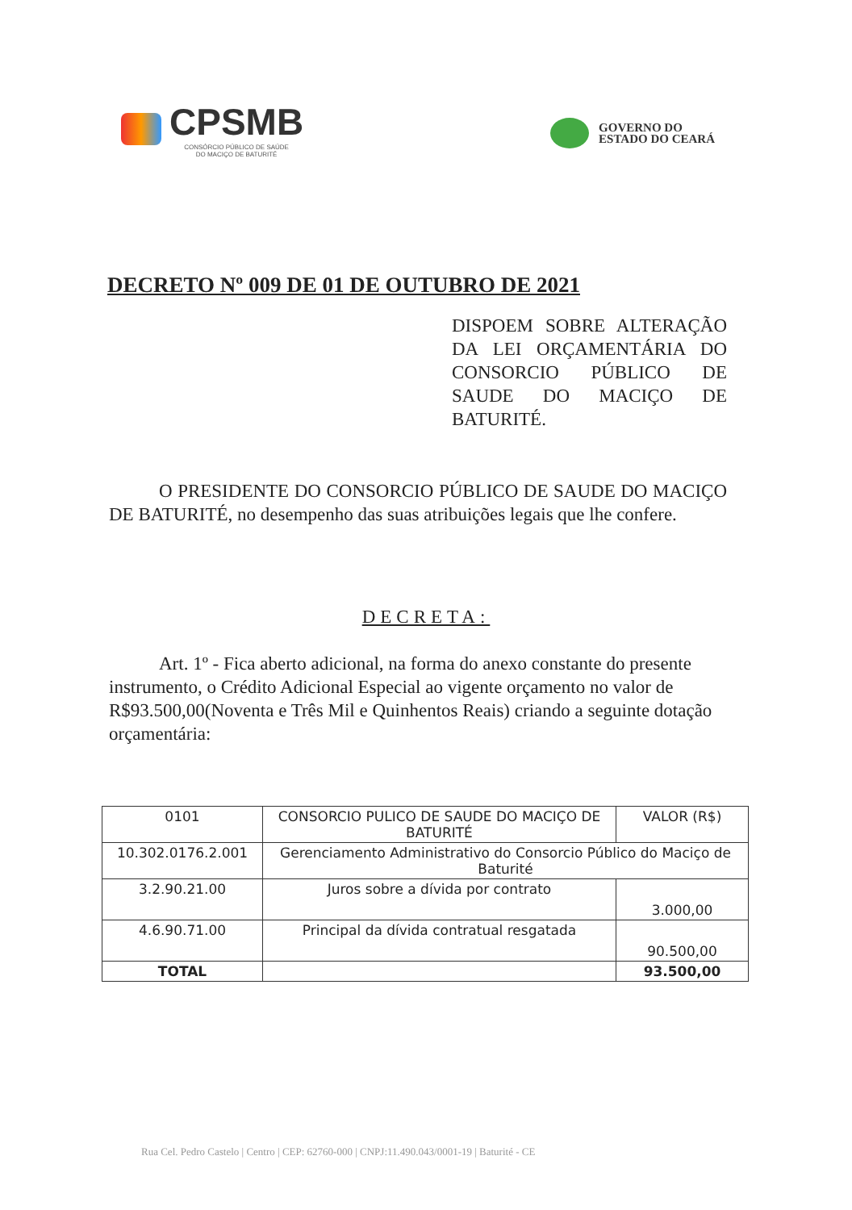CPSMB
CONSÓRCIO PÚBLICO DE SAÚDE
DO MACIÇO DE BATURITÉ
GOVERNO DO
ESTADO DO CEARÁ
DECRETO Nº 009 DE 01 DE OUTUBRO DE 2021
DISPOEM SOBRE ALTERAÇÃO DA LEI ORÇAMENTÁRIA DO CONSORCIO PÚBLICO DE SAUDE DO MACIÇO DE BATURITÉ.
O PRESIDENTE DO CONSORCIO PÚBLICO DE SAUDE DO MACIÇO DE BATURITÉ, no desempenho das suas atribuições legais que lhe confere.
DECRETA:
Art. 1º - Fica aberto adicional, na forma do anexo constante do presente instrumento, o Crédito Adicional Especial ao vigente orçamento no valor de R$93.500,00(Noventa e Três Mil e Quinhentos Reais) criando a seguinte dotação orçamentária:
| 0101 | CONSORCIO PULICO DE SAUDE DO MACIÇO DE BATURITÉ | VALOR (R$) |
| 10.302.0176.2.001 | Gerenciamento Administrativo do Consorcio Público do Maciço de Baturité | |
| 3.2.90.21.00 | Juros sobre a dívida por contrato | 3.000,00 |
| 4.6.90.71.00 | Principal da dívida contratual resgatada | 90.500,00 |
| TOTAL | | 93.500,00 |
Rua Cel. Pedro Castelo | Centro | CEP: 62760-000 | CNPJ:11.490.043/0001-19 | Baturité - CE